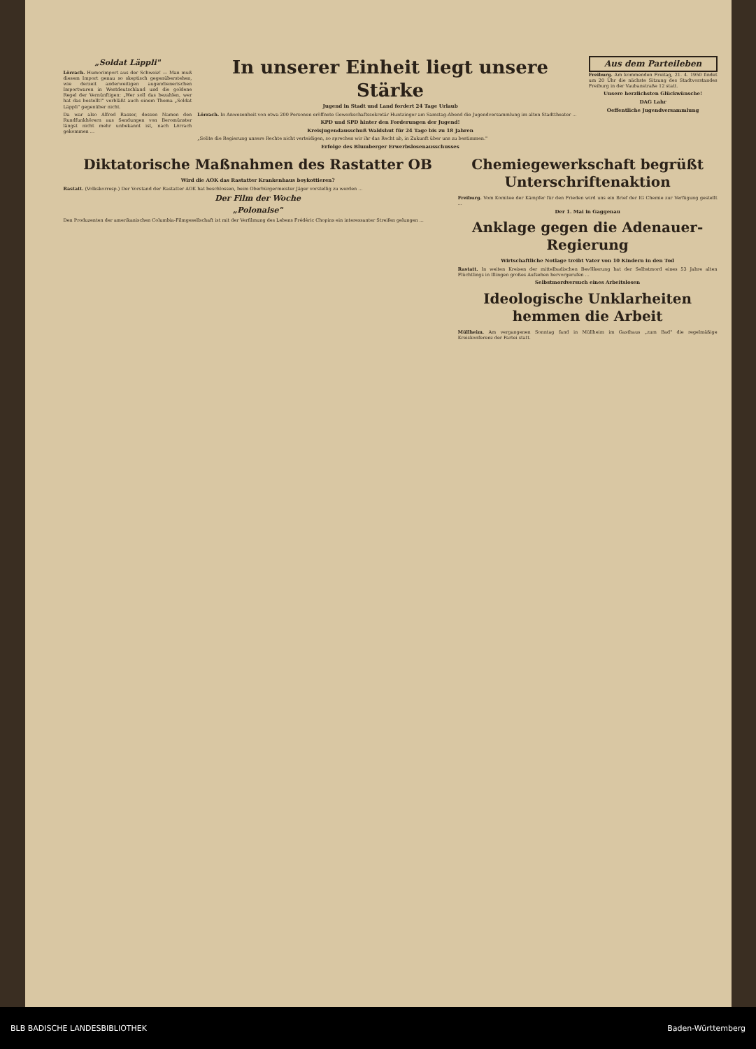„Soldat Läppli"
Lörrach. Humorimport aus der Schweiz! — Man muß diesem Import genau so skeptisch gegenüberstehen, wie derzeit anderweitigen augendienerischen Importwaren in Westdeutschland und die goldene Regel der Vernünftigen: „Wer soll das bezahlen, wer hat das bestellt!" verbläßt auch einem Thema „Soldat Läppli" gegenüber nicht.
Da war also Alfred Rasser, dessen Namen den Rundfunkhörern aus Sendungen von Beromünster längst nicht mehr unbekannt ist, nach Lörrach gekommen ...
In unserer Einheit liegt unsere Stärke
Jugend in Stadt und Land fordert 24 Tage Urlaub
Lörrach. In Anwesenheit von etwa 200 Personen eröffnete Gewerkschaftssekretär Huntzinger am Samstag-Abend die Jugendversammlung im alten Stadttheater ...
KPD und SPD hinter den Forderungen der Jugend!
Kreisjugendausschuß Waldshut für 24 Tage bis zu 18 Jahren
„Solite die Regierung unsere Rechte nicht verteidigen, so sprechen wir ihr das Recht ab, in Zukunft über uns zu bestimmen."
Erfolge des Blumberger Erwerbslosenausschusses
Aus dem Parteileben
Freiburg. Am kommenden Freitag, 21. 4. 1950 findet um 20 Uhr die nächste Sitzung des Stadtvorstandes Freiburg in der Vaubanstraße 12 statt.
Unsere herzlichsten Glückwünsche!
DAG Lahr
Oeffentliche Jugendversammlung
Diktatorische Maßnahmen des Rastatter OB
Wird die AOK das Rastatter Krankenhaus boykottieren?
Rastatt. (Volkskorresp.) Der Vorstand der Rastatter AOK hat beschlossen, beim Oberbürgermeister Jäger vorstellig zu werden ...
Der Film der Woche
„Polonaise"
Den Produzenten der amerikanischen Columbia-Filmgesellschaft ist mit der Verfilmung des Lebens Frédéric Chopins ein interessanter Streifen gelungen ...
Chemiegewerkschaft begrüßt Unterschriftenaktion
Freiburg. Vom Komitee der Kämpfer für den Frieden wird uns ein Brief der IG Chemie zur Verfügung gestellt ...
Der 1. Mai in Gaggenau
Anklage gegen die Adenauer-Regierung
Wirtschaftliche Notlage treibt Vater von 10 Kindern in den Tod
Rastatt. In weiten Kreisen der mittelbadischen Bevölkerung hat der Selbstmord eines 53 Jahre alten Flüchtlings in Illingen großes Aufsehen hervorgerufen ...
Selbstmordversuch eines Arbeitslosen
Ideologische Unklarheiten hemmen die Arbeit
Müllheim. Am vergangenen Sonntag fand in Müllheim im Gasthaus „zum Bad" die regelmäßige Kreiskonferenz der Partei statt.
BLB BADISCHE LANDESBIBLIOTHEK Baden-Württemberg